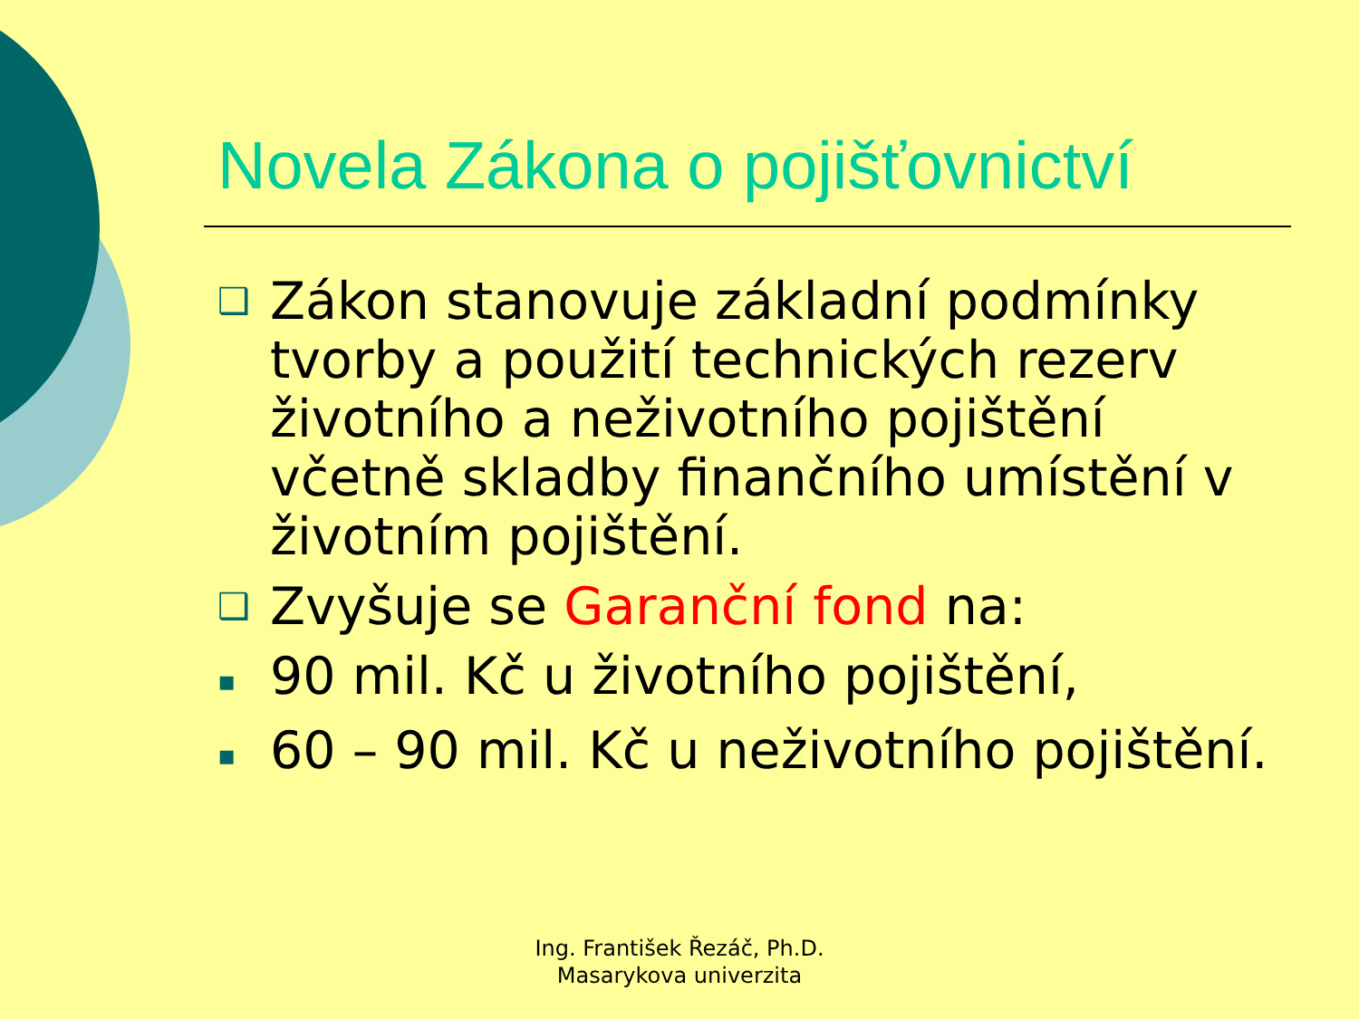Novela Zákona o pojišťovnictví
❑ Zákon stanovuje základní podmínky tvorby a použití technických rezerv životního a neživotního pojištění včetně skladby finančního umístění v životním pojištění.
❑ Zvyšuje se Garanční fond na:
▪ 90 mil. Kč u životního pojištění,
▪ 60 – 90 mil. Kč u neživotního pojištění.
Ing. František Řezáč, Ph.D.
Masarykova univerzita